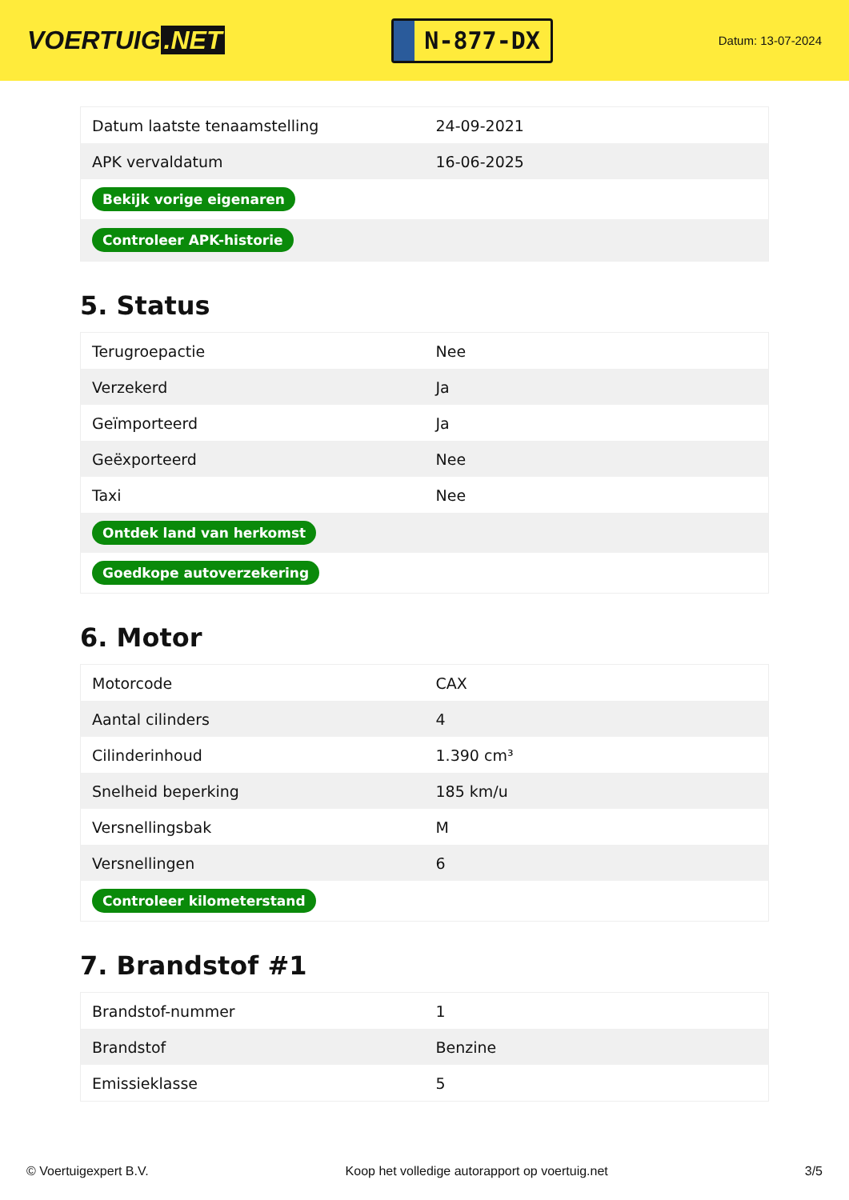VOERTUIG.NET
N-877-DX
Datum: 13-07-2024
| Datum laatste tenaamstelling | 24-09-2021 |
| APK vervaldatum | 16-06-2025 |
| Bekijk vorige eigenaren | |
| Controleer APK-historie | |
5. Status
| Terugroepactie | Nee |
| Verzekerd | Ja |
| Geïmporteerd | Ja |
| Geëxporteerd | Nee |
| Taxi | Nee |
| Ontdek land van herkomst | |
| Goedkope autoverzekering | |
6. Motor
| Motorcode | CAX |
| Aantal cilinders | 4 |
| Cilinderinhoud | 1.390 cm³ |
| Snelheid beperking | 185 km/u |
| Versnellingsbak | M |
| Versnellingen | 6 |
| Controleer kilometerstand | |
7. Brandstof #1
| Brandstof-nummer | 1 |
| Brandstof | Benzine |
| Emissieklasse | 5 |
© Voertuigexpert B.V. Koop het volledige autorapport op voertuig.net 3/5